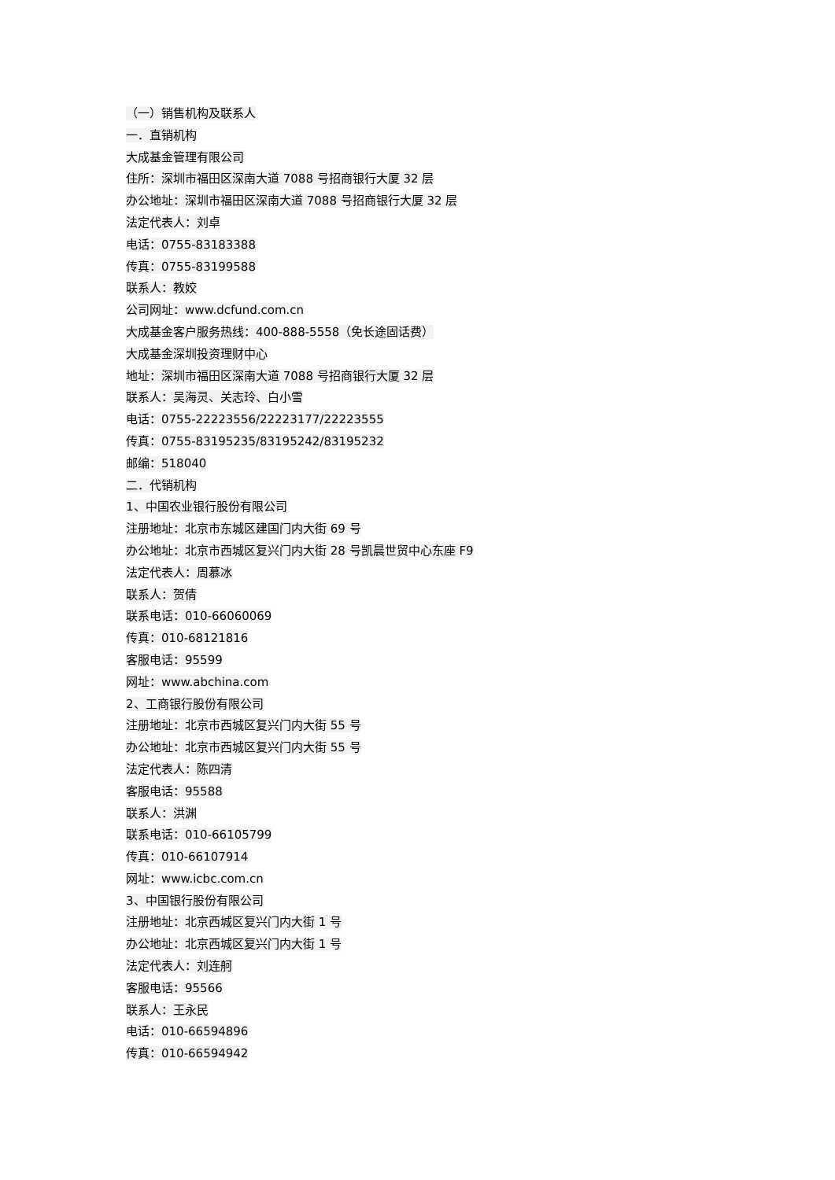（一）销售机构及联系人
一．直销机构
大成基金管理有限公司
住所：深圳市福田区深南大道 7088 号招商银行大厦 32 层
办公地址：深圳市福田区深南大道 7088 号招商银行大厦 32 层
法定代表人：刘卓
电话：0755-83183388
传真：0755-83199588
联系人：教姣
公司网址：www.dcfund.com.cn
大成基金客户服务热线：400-888-5558（免长途固话费）
大成基金深圳投资理财中心
地址：深圳市福田区深南大道 7088 号招商银行大厦 32 层
联系人：吴海灵、关志玲、白小雪
电话：0755-22223556/22223177/22223555
传真：0755-83195235/83195242/83195232
邮编：518040
二．代销机构
1、中国农业银行股份有限公司
注册地址：北京市东城区建国门内大街 69 号
办公地址：北京市西城区复兴门内大街 28 号凯晨世贸中心东座 F9
法定代表人：周慕冰
联系人：贺倩
联系电话：010-66060069
传真：010-68121816
客服电话：95599
网址：www.abchina.com
2、工商银行股份有限公司
注册地址：北京市西城区复兴门内大街 55 号
办公地址：北京市西城区复兴门内大街 55 号
法定代表人：陈四清
客服电话：95588
联系人：洪渊
联系电话：010-66105799
传真：010-66107914
网址：www.icbc.com.cn
3、中国银行股份有限公司
注册地址：北京西城区复兴门内大街 1 号
办公地址：北京西城区复兴门内大街 1 号
法定代表人：刘连舸
客服电话：95566
联系人：王永民
电话：010-66594896
传真：010-66594942